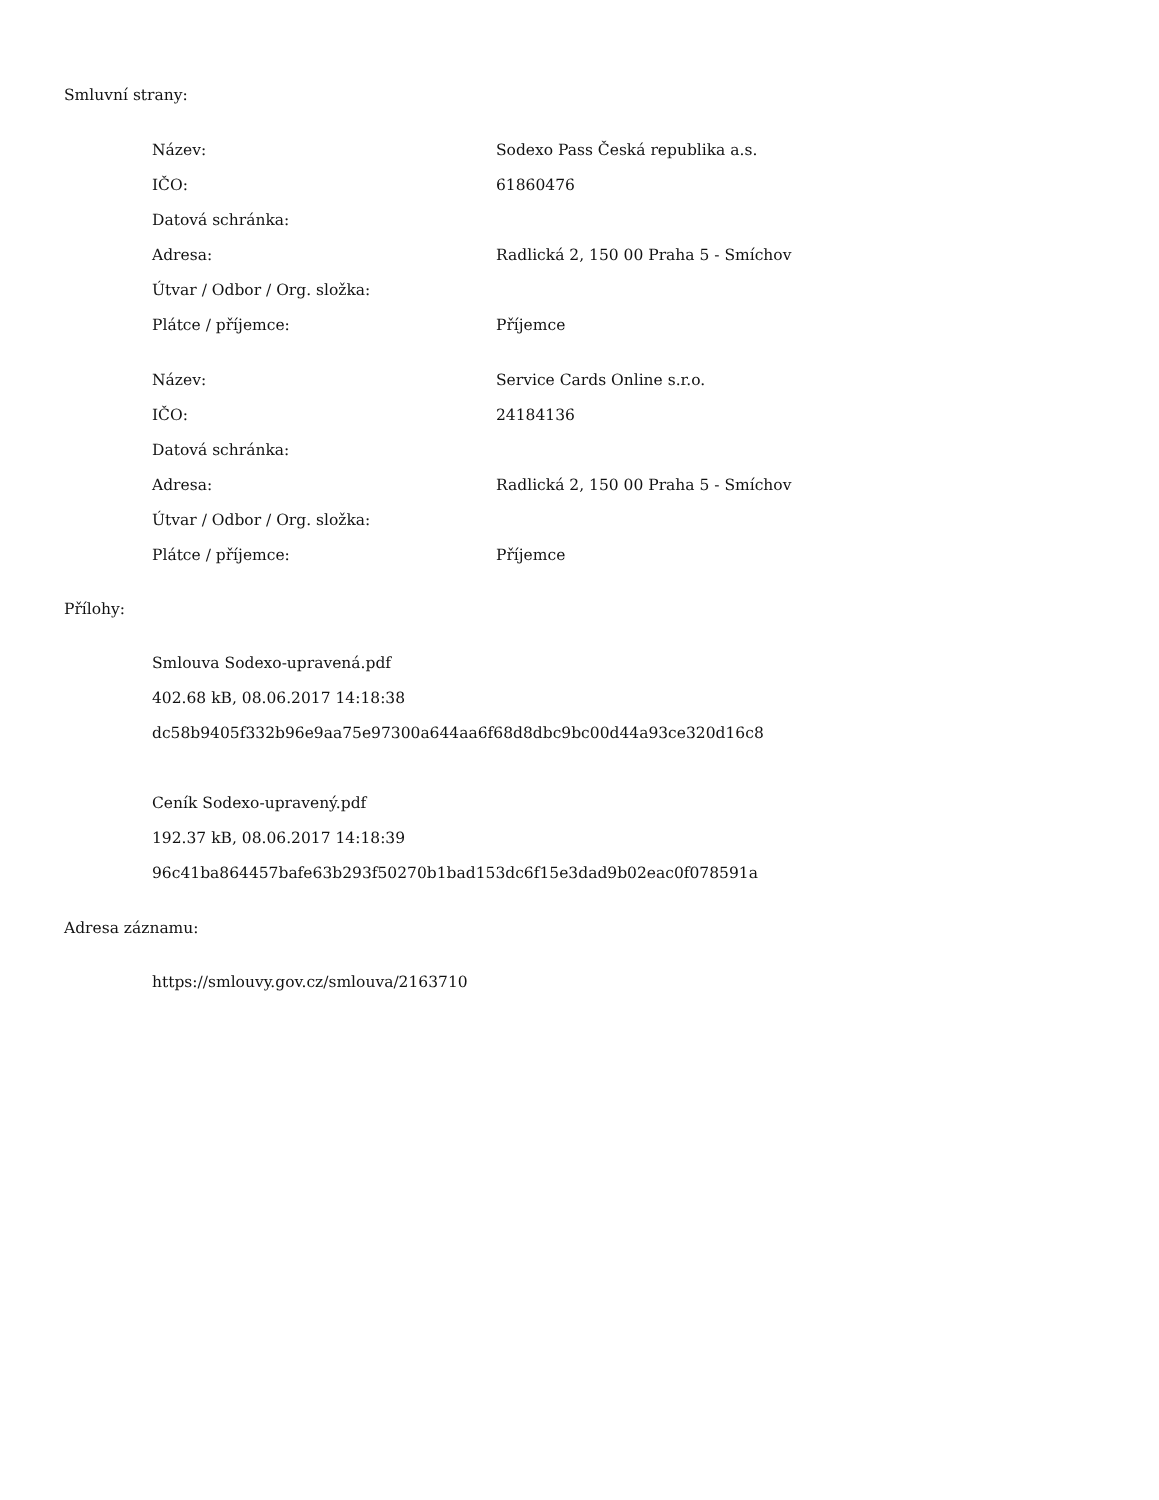Smluvní strany:
| Název: | Sodexo Pass Česká republika a.s. |
| IČO: | 61860476 |
| Datová schránka: | |
| Adresa: | Radlická 2, 150 00 Praha 5 - Smíchov |
| Útvar / Odbor / Org. složka: | |
| Plátce / příjemce: | Příjemce |
| Název: | Service Cards Online s.r.o. |
| IČO: | 24184136 |
| Datová schránka: | |
| Adresa: | Radlická 2, 150 00 Praha 5 - Smíchov |
| Útvar / Odbor / Org. složka: | |
| Plátce / příjemce: | Příjemce |
Přílohy:
Smlouva Sodexo-upravená.pdf
402.68 kB, 08.06.2017 14:18:38
dc58b9405f332b96e9aa75e97300a644aa6f68d8dbc9bc00d44a93ce320d16c8
Ceník Sodexo-upravený.pdf
192.37 kB, 08.06.2017 14:18:39
96c41ba864457bafe63b293f50270b1bad153dc6f15e3dad9b02eac0f078591a
Adresa záznamu:
https://smlouvy.gov.cz/smlouva/2163710